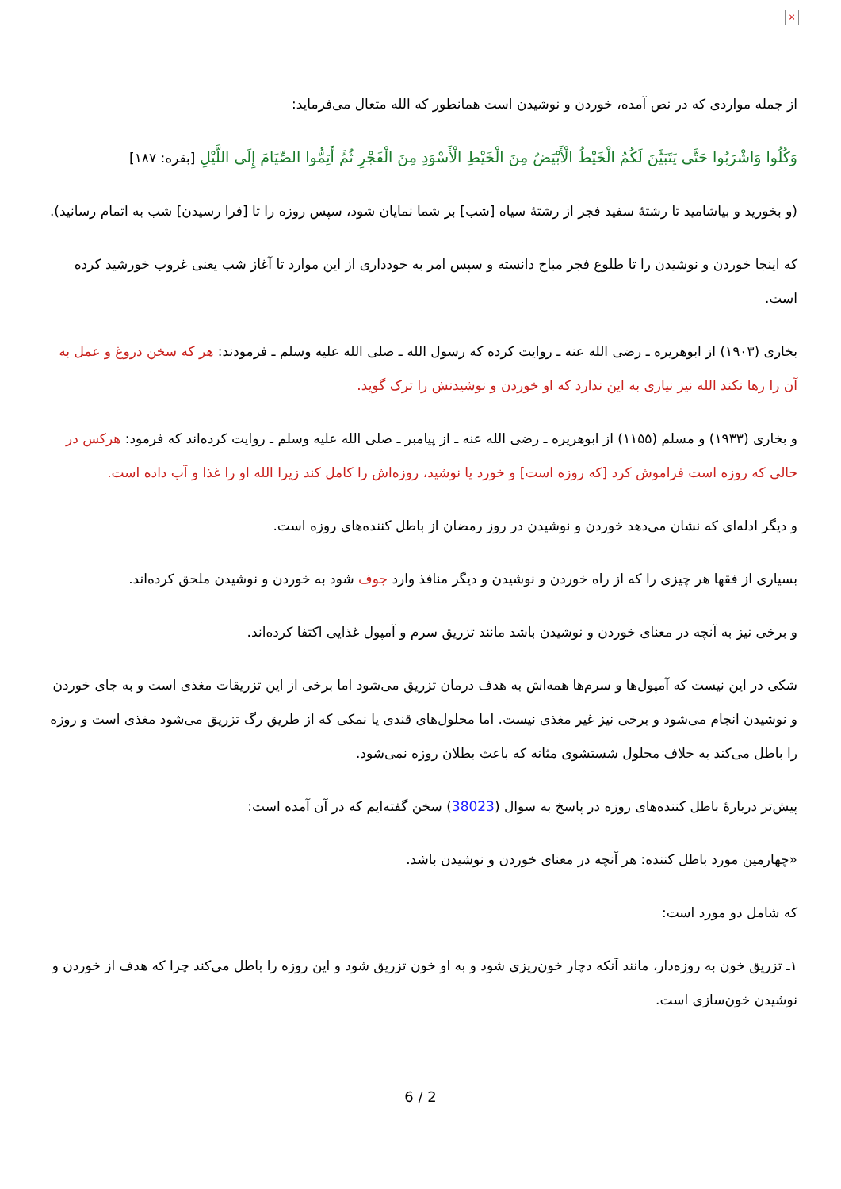×
از جمله مواردی که در نص آمده، خوردن و نوشیدن است همانطور که الله متعال می‌فرماید:
وَكُلُوا وَاشْرَبُوا حَتَّى يَتَبَيَّنَ لَكُمُ الْخَيْطُ الْأَبْيَضُ مِنَ الْخَيْطِ الْأَسْوَدِ مِنَ الْفَجْرِ ثُمَّ أَتِمُّوا الصِّيَامَ إِلَى اللَّيْلِ [بقره: ۱۸۷]
(و بخورید و بیاشامید تا رشتۀ سفید فجر از رشتۀ سیاه [شب] بر شما نمایان شود، سپس روزه را تا [فرا رسیدن] شب به اتمام رسانید).
که اینجا خوردن و نوشیدن را تا طلوع فجر مباح دانسته و سپس امر به خودداری از این موارد تا آغاز شب یعنی غروب خورشید کرده است.
بخاری (۱۹۰۳) از ابوهریره ـ رضی الله عنه ـ روایت کرده که رسول الله ـ صلی الله علیه وسلم ـ فرمودند: هر که سخن دروغ و عمل به آن را رها نکند الله نیز نیازی به این ندارد که او خوردن و نوشیدنش را ترک گوید.
و بخاری (۱۹۳۳) و مسلم (۱۱۵۵) از ابوهریره ـ رضی الله عنه ـ از پیامبر ـ صلی الله علیه وسلم ـ روایت کرده‌اند که فرمود: هرکس در حالی که روزه است فراموش کرد [که روزه است] و خورد یا نوشید، روزه‌اش را کامل کند زیرا الله او را غذا و آب داده است.
و دیگر ادله‌ای که نشان می‌دهد خوردن و نوشیدن در روز رمضان از باطل کننده‌های روزه است.
بسیاری از فقها هر چیزی را که از راه خوردن و نوشیدن و دیگر منافذ وارد جوف شود به خوردن و نوشیدن ملحق کرده‌اند.
و برخی نیز به آنچه در معنای خوردن و نوشیدن باشد مانند تزریق سرم و آمپول غذایی اکتفا کرده‌اند.
شکی در این نیست که آمپول‌ها و سرم‌ها همه‌اش به هدف درمان تزریق می‌شود اما برخی از این تزریقات مغذی است و به جای خوردن و نوشیدن انجام می‌شود و برخی نیز غیر مغذی نیست. اما محلول‌های قندی یا نمکی که از طریق رگ تزریق می‌شود مغذی است و روزه را باطل می‌کند به خلاف محلول شستشوی مثانه که باعث بطلان روزه نمی‌شود.
پیش‌تر دربارۀ باطل کننده‌های روزه در پاسخ به سوال (38023) سخن گفته‌ایم که در آن آمده است:
«چهارمین مورد باطل کننده: هر آنچه در معنای خوردن و نوشیدن باشد.
که شامل دو مورد است:
۱ـ تزریق خون به روزه‌دار، مانند آنکه دچار خون‌ریزی شود و به او خون تزریق شود و این روزه را باطل می‌کند چرا که هدف از خوردن و نوشیدن خون‌سازی است.
6 / 2